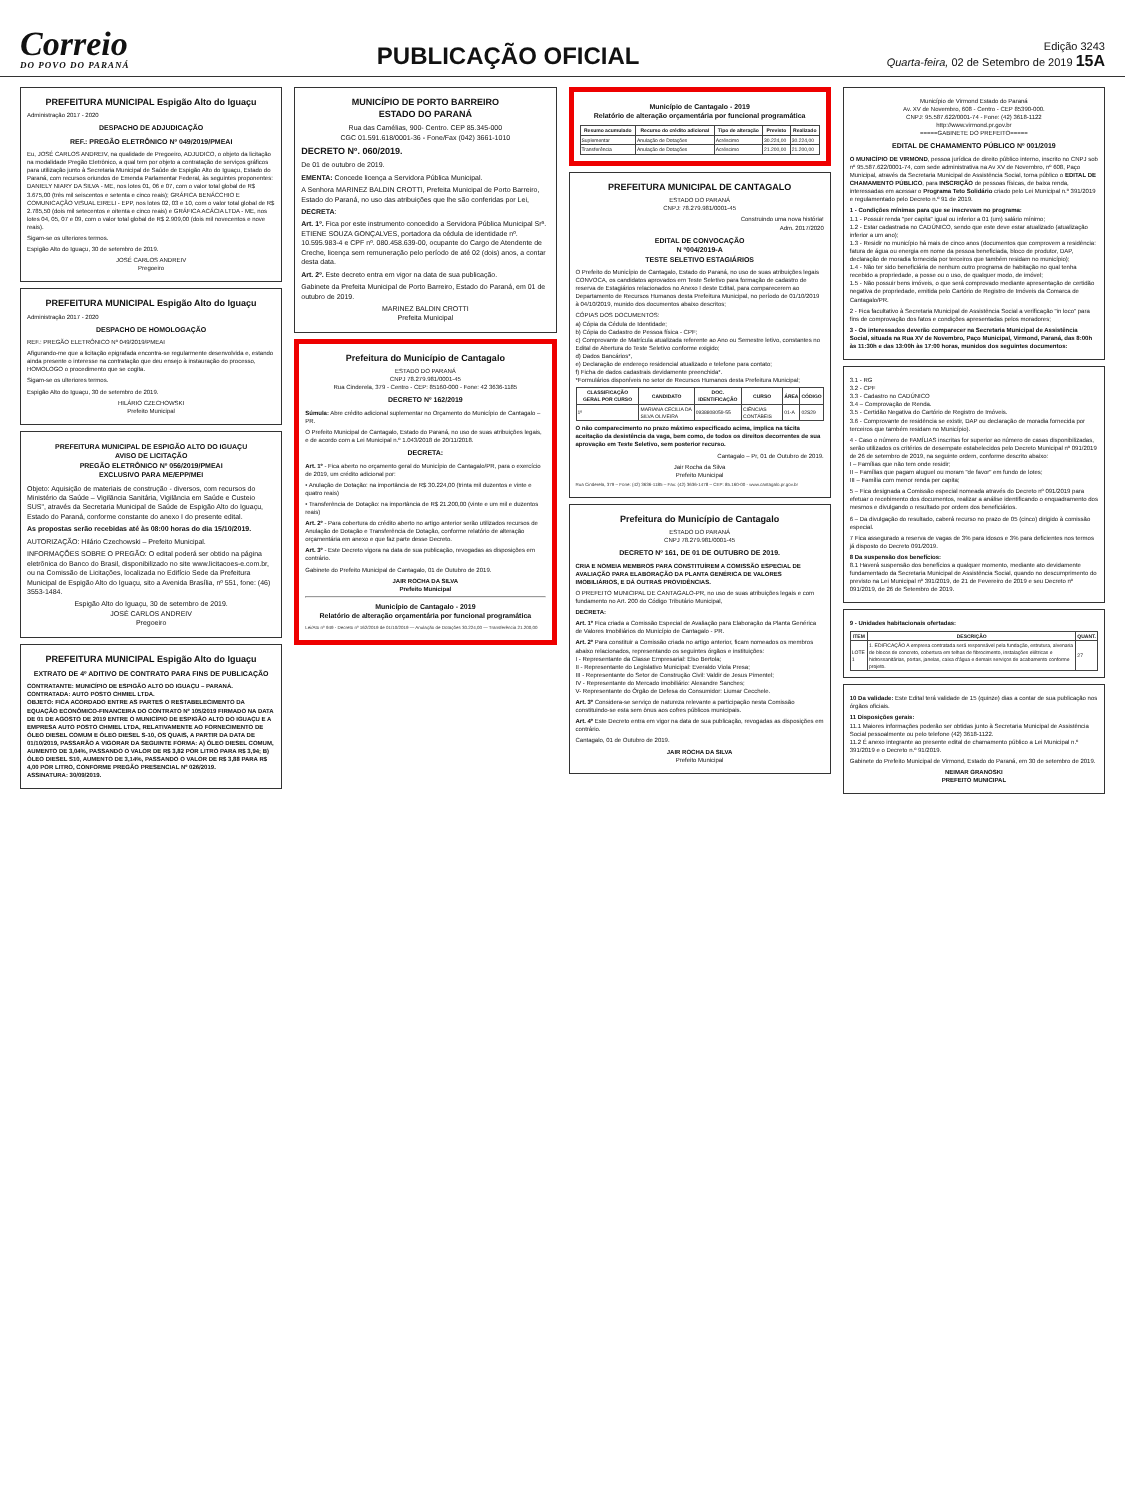Correio
DO POVO DO PARANÁ
PUBLICAÇÃO OFICIAL
Edição 3243
Quarta-feira, 02 de Setembro de 2019 15A
PREFEITURA MUNICIPAL Espigão Alto do Iguaçu
Administração 2017 - 2020
DESPACHO DE ADJUDICAÇÃO
REF.: PREGÃO ELETRÔNICO Nº 049/2019/PMEAI
Eu, JOSÉ CARLOS ANDREIV, na qualidade de Pregoeiro, ADJUDICO, o objeto da licitação na modalidade Pregão Eletrônico, a qual tem por objeto a contratação de serviços gráficos para utilização junto à Secretaria Municipal de Saúde de Espigão Alto do Iguaçu, Estado do Paraná, com recursos oriundos de Emenda Parlamentar Federal, às seguintes proponentes: DANIELY NIARY DA SILVA - ME, nos lotes 01, 06 e 07, com o valor total global de R$ 3.675,00 (três mil seiscentos e setenta e cinco reais); GRÁFICA BENÁCCHIO E COMUNICAÇÃO VISUAL EIRELI - EPP, nos lotes 02, 03 e 10, com o valor total global de R$ 2.785,50 (dois mil setecentos e oitenta e cinco reais) e GRÁFICA ACÁCIA LTDA - ME, nos lotes 04, 05, 07 e 09, com o valor total global de R$ 2.909,00 (dois mil novecentos e nove reais).
Sigam-se os ulteriores termos.
Espigão Alto do Iguaçu, 30 de setembro de 2019.
JOSÉ CARLOS ANDREIV
Pregoeiro
PREFEITURA MUNICIPAL Espigão Alto do Iguaçu
Administração 2017 - 2020
DESPACHO DE HOMOLOGAÇÃO
REF.: PREGÃO ELETRÔNICO Nº 049/2019/PMEAI
Afigurando-me que a licitação epigrafada encontra-se regularmente desenvolvida e, estando ainda presente o interesse na contratação que deu ensejo à instauração do processo, HOMOLOGO o procedimento que se cogita.
Sigam-se os ulteriores termos.
Espigão Alto do Iguaçu, 30 de setembro de 2019.
HILÁRIO CZECHOWSKI
Prefeito Municipal
PREFEITURA MUNICIPAL DE ESPIGÃO ALTO DO IGUAÇU
AVISO DE LICITAÇÃO
PREGÃO ELETRÔNICO Nº 056/2019/PMEAI
EXCLUSIVO PARA ME/EPP/MEI
Objeto: Aquisição de materiais de construção - diversos, com recursos do Ministério da Saúde – Vigilância Sanitária, Vigilância em Saúde e Custeio SUS", através da Secretaria Municipal de Saúde de Espigão Alto do Iguaçu, Estado do Paraná, conforme constante do anexo I do presente edital.
As propostas serão recebidas até às 08:00 horas do dia 15/10/2019.
AUTORIZAÇÃO: Hilário Czechowski – Prefeito Municipal.
INFORMAÇÕES SOBRE O PREGÃO: O edital poderá ser obtido na página eletrônica do Banco do Brasil, disponibilizado no site www.licitacoes-e.com.br, ou na Comissão de Licitações, localizada no Edifício Sede da Prefeitura Municipal de Espigão Alto do Iguaçu, sito a Avenida Brasília, nº 551, fone: (46) 3553-1484.
Espigão Alto do Iguaçu, 30 de setembro de 2019.
JOSÉ CARLOS ANDREIV
Pregoeiro
PREFEITURA MUNICIPAL Espigão Alto do Iguaçu
EXTRATO DE 4º ADITIVO DE CONTRATO PARA FINS DE PUBLICAÇÃO
CONTRATANTE: MUNICÍPIO DE ESPIGÃO ALTO DO IGUAÇU – PARANÁ.
CONTRATADA: AUTO POSTO CHMIEL LTDA.
OBJETO: FICA ACORDADO ENTRE AS PARTES O RESTABELECIMENTO DA EQUAÇÃO ECONÔMICO-FINANCEIRA DO CONTRATO Nº 105/2019 FIRMADO NA DATA DE 01 DE AGOSTO DE 2019 ENTRE O MUNICÍPIO DE ESPIGÃO ALTO DO IGUAÇU E A EMPRESA AUTO POSTO CHMIEL LTDA, RELATIVAMENTE AO FORNECIMENTO DE ÓLEO DIESEL COMUM E ÓLEO DIESEL S-10, OS QUAIS, A PARTIR DA DATA DE 01/10/2019, PASSARÃO A VIGORAR DA SEGUINTE FORMA: A) ÓLEO DIESEL COMUM, AUMENTO DE 3,04%, PASSANDO O VALOR DE R$ 3,82 POR LITRO PARA R$ 3,94; B) ÓLEO DIESEL S10, AUMENTO DE 3,14%, PASSANDO O VALOR DE R$ 3,88 PARA R$ 4,00 POR LITRO, CONFORME PREGÃO PRESENCIAL Nº 026/2019.
ASSINATURA: 30/09/2019.
MUNICÍPIO DE PORTO BARREIRO
ESTADO DO PARANÁ
Rua das Camélias, 900- Centro. CEP 85.345-000
CGC 01.591.618/0001-36 - Fone/Fax (042) 3661-1010
DECRETO Nº. 060/2019.
De 01 de outubro de 2019.
EMENTA: Concede licença a Servidora Pública Municipal.
A Senhora MARINEZ BALDIN CROTTI, Prefeita Municipal de Porto Barreiro, Estado do Paraná, no uso das atribuições que lhe são conferidas por Lei,
DECRETA:
Art. 1º. Fica por este instrumento concedido a Servidora Pública Municipal Srª. ETIENE SOUZA GONÇALVES, portadora da cédula de identidade nº. 10.595.983-4 e CPF nº. 080.458.639-00, ocupante do Cargo de Atendente de Creche, licença sem remuneração pelo período de até 02 (dois) anos, a contar desta data.
Art. 2º. Este decreto entra em vigor na data de sua publicação.
Gabinete da Prefeita Municipal de Porto Barreiro, Estado do Paraná, em 01 de outubro de 2019.
MARINEZ BALDIN CROTTI
Prefeita Municipal
Prefeitura do Município de Cantagalo
ESTADO DO PARANÁ
CNPJ 78.279.981/0001-45
Rua Cinderela, 379 - Centro - CEP: 85160-000 - Fone: 42 3636-1185
DECRETO Nº 162/2019
Súmula: Abre crédito adicional suplementar no Orçamento do Município de Cantagalo – PR.
O Prefeito Municipal de Cantagalo, Estado do Paraná, no uso de suas atribuições legais, e de acordo com a Lei Municipal n.º 1.043/2018 de 20/11/2018.
DECRETA:
Art. 1º - Fica aberto no orçamento geral do Município de Cantagalo/PR, para o exercício de 2019, um crédito adicional por:
• Anulação de Dotação: na importância de R$ 30.224,00 (trinta mil duzentos e vinte e quatro reais)
• Transferência de Dotação: na importância de R$ 21.200,00 (vinte e um mil e duzentos reais)
Art. 2º - Para cobertura do crédito aberto no artigo anterior serão utilizados recursos de Anulação de Dotação e Transferência de Dotação, conforme relatório de alteração orçamentária em anexo e que faz parte desse Decreto.
Art. 3º - Este Decreto vigora na data de sua publicação, revogadas as disposições em contrário.
Gabinete do Prefeito Municipal de Cantagalo, 01 de Outubro de 2019.
JAIR ROCHA DA SILVA
Prefeito Municipal
Município de Cantagalo - 2019
Relatório de alteração orçamentária por funcional programática
Lei/Ato nº 949 - Decreto nº 162/2019 de 01/10/2019 — Anulação de Dotações 30.224,00 — Transferência 21.200,00
Município de Cantagalo - 2019
Relatório de alteração orçamentária por funcional programática
| Resumo acumulado | Recurso do crédito adicional | Tipo de alteração | Previsto | Realizado |
| --- | --- | --- | --- | --- |
| Suplementar | Anulação de Dotações | Acréscimo | 30.224,00 | 30.224,00 |
| Transferência | Anulação de Dotações | Acréscimo | 21.200,00 | 21.200,00 |
PREFEITURA MUNICIPAL DE CANTAGALO
ESTADO DO PARANÁ
CNPJ: 78.279.981/0001-45
Construindo uma nova história!
Adm. 2017/2020
EDITAL DE CONVOCAÇÃO
N º004/2019-A
TESTE SELETIVO ESTAGIÁRIOS
O Prefeito do Município de Cantagalo, Estado do Paraná, no uso de suas atribuições legais CONVOCA, os candidatos aprovados em Teste Seletivo para formação de cadastro de reserva de Estagiários relacionados no Anexo I deste Edital, para comparecerem ao Departamento de Recursos Humanos desta Prefeitura Municipal, no período de 01/10/2019 à 04/10/2019, munido dos documentos abaixo descritos;
CÓPIAS DOS DOCUMENTOS:
a) Cópia da Cédula de Identidade;
b) Cópia do Cadastro de Pessoa física - CPF;
c) Comprovante de Matrícula atualizada referente ao Ano ou Semestre letivo, constantes no Edital de Abertura do Teste Seletivo conforme exigido;
d) Dados Bancários*,
e) Declaração de endereço residencial atualizado e telefone para contato;
f) Ficha de dados cadastrais devidamente preenchida*.
*Formulários disponíveis no setor de Recursos Humanos desta Prefeitura Municipal;
| CLASSIFICAÇÃO GERAL POR CURSO | CANDIDATO | DOC. IDENTIFICAÇÃO | CURSO | ÁREA | CÓDIGO |
| --- | --- | --- | --- | --- | --- |
| 1º | MARIANA CECILIA DA SILVA OLIVEIRA | 0938808059-55 | CIÊNCIAS CONTÁBEIS | 01-A | 02S29 |
O não comparecimento no prazo máximo especificado acima, implica na tácita aceitação da desistência da vaga, bem como, de todos os direitos decorrentes de sua aprovação em Teste Seletivo, sem posterior recurso.
Cantagalo – Pr, 01 de Outubro de 2019.
Jair Rocha da Silva
Prefeito Municipal
Rua Cinderela, 379 – Fone: (42) 3636-1185 – Fax: (42) 3636-1478 – CEP: 85.160-00 - www.cantagalo.pr.gov.br
Prefeitura do Município de Cantagalo
ESTADO DO PARANÁ
CNPJ 78.279.981/0001-45
DECRETO Nº 161, DE 01 DE OUTUBRO DE 2019.
CRIA E NOMEIA MEMBROS PARA CONSTITUÍREM A COMISSÃO ESPECIAL DE AVALIAÇÃO PARA ELABORAÇÃO DA PLANTA GENÉRICA DE VALORES IMOBILIÁRIOS, E DÁ OUTRAS PROVIDÊNCIAS.
O PREFEITO MUNICIPAL DE CANTAGALO-PR, no uso de suas atribuições legais e com fundamento no Art. 200 do Código Tributário Municipal,
DECRETA:
Art. 1º Fica criada a Comissão Especial de Avaliação para Elaboração da Planta Genérica de Valores Imobiliários do Município de Cantagalo - PR.
Art. 2º Para constituir a Comissão criada no artigo anterior, ficam nomeados os membros abaixo relacionados, representando os seguintes órgãos e instituições:
I - Representante da Classe Empresarial: Elso Bertola;
II - Representante do Legislativo Municipal: Everaldo Viola Presa;
III - Representante do Setor de Construção Civil: Valdir de Jesus Pimentel;
IV - Representante do Mercado imobiliário: Alexandre Sanches;
V- Representante do Órgão de Defesa do Consumidor: Liumar Cecchele.
Art. 3º Considera-se serviço de natureza relevante a participação nesta Comissão constituindo-se esta sem ônus aos cofres públicos municipais.
Art. 4º Este Decreto entra em vigor na data de sua publicação, revogadas as disposições em contrário.
Cantagalo, 01 de Outubro de 2019.
JAIR ROCHA DA SILVA
Prefeito Municipal
Município de Virmond Estado do Paraná
Av. XV de Novembro, 608 - Centro - CEP 85390-000.
CNPJ: 95.587.622/0001-74 - Fone: (42) 3618-1122
http://www.virmond.pr.gov.br
=====GABINETE DO PREFEITO=====
EDITAL DE CHAMAMENTO PÚBLICO Nº 001/2019
O MUNICÍPIO DE VIRMOND, pessoa jurídica de direito público interno, inscrito no CNPJ sob nº 95.587.622/0001-74, com sede administrativa na Av XV de Novembro, nº 608, Paço Municipal, através da Secretaria Municipal de Assistência Social, torna público o EDITAL DE CHAMAMENTO PÚBLICO, para INSCRIÇÃO de pessoas físicas, de baixa renda, interessadas em acessar o Programa Teto Solidário criado pelo Lei Municipal n.º 391/2019 e regulamentado pelo Decreto n.º 91 de 2019.
1 - Condições mínimas para que se inscrevam no programa:
1.1 - Possuir renda "per capita" igual ou inferior a 01 (um) salário mínimo;
1.2 - Estar cadastrada no CADÚNICO, sendo que este deve estar atualizado (atualização inferior a um ano);
1.3 - Residir no município há mais de cinco anos (documentos que comprovem a residência: fatura de água ou energia em nome da pessoa beneficiada, bloco de produtor, DAP, declaração de moradia fornecida por terceiros que também residam no município);
1.4 - Não ter sido beneficiária de nenhum outro programa de habitação no qual tenha recebido a propriedade, a posse ou o uso, de qualquer modo, de imóvel;
1.5 - Não possuir bens imóveis, o que será comprovado mediante apresentação de certidão negativa de propriedade, emitida pelo Cartório de Registro de Imóveis da Comarca de Cantagalo/PR.
2 - Fica facultativo à Secretaria Municipal de Assistência Social a verificação "in loco" para fins de comprovação dos fatos e condições apresentadas pelos moradores;
3 - Os interessados deverão comparecer na Secretaria Municipal de Assistência Social, situada na Rua XV de Novembro, Paço Municipal, Virmond, Paraná, das 8:00h às 11:30h e das 13:00h às 17:00 horas, munidos dos seguintes documentos:
3.1 - RG
3.2 - CPF
3.3 - Cadastro no CADÚNICO
3.4 – Comprovação de Renda.
3.5 - Certidão Negativa do Cartório de Registro de Imóveis.
3.6 - Comprovante de residência se existir, DAP ou declaração de moradia fornecida por terceiros que também residam no Município).
4 - Caso o número de FAMÍLIAS inscritas for superior ao número de casas disponibilizadas, serão utilizados os critérios de desempate estabelecidos pelo Decreto Municipal nº 091/2019 de 26 de setembro de 2019, na seguinte ordem, conforme descrito abaixo:
I – Famílias que não tem onde residir;
II – Famílias que pagam aluguel ou moram "de favor" em fundo de lotes;
III – Família com menor renda per capita;
5 – Fica designada a Comissão especial nomeada através do Decreto nº 091/2019 para efetuar o recebimento dos documentos, realizar a análise identificando o enquadramento dos mesmos e divulgando o resultado por ordem dos beneficiários.
6 – Da divulgação do resultado, caberá recurso no prazo de 05 (cinco) dirigido à comissão especial.
7 Fica assegurado a reserva de vagas de 3% para idosos e 3% para deficientes nos termos já disposto do Decreto 091/2019.
8 Da suspensão dos benefícios:
8.1 Haverá suspensão dos benefícios a qualquer momento, mediante ato devidamente fundamentado da Secretaria Municipal de Assistência Social, quando no descumprimento do previsto na Lei Municipal nº 391/2019, de 21 de Fevereiro de 2019 e seu Decreto nº 091/2019, de 26 de Setembro de 2019.
9 - Unidades habitacionais ofertadas:
| ITEM | DESCRIÇÃO | QUANT. |
| --- | --- | --- |
| LOTE 1 | 1. EDIFICAÇÃO A empresa contratada será responsável pela fundação, estrutura, alvenaria de blocos de concreto, cobertura em telhas de fibrocimento, instalações elétricas e hidrossanitárias, portas, janelas, caixa d'água e demais serviços de acabamento conforme projeto. | 27 |
10 Da validade: Este Edital terá validade de 15 (quinze) dias a contar de sua publicação nos órgãos oficiais.
11 Disposições gerais:
11.1 Maiores informações poderão ser obtidas junto à Secretaria Municipal de Assistência Social pessoalmente ou pelo telefone (42) 3618-1122.
11.2 É anexo integrante ao presente edital de chamamento público a Lei Municipal n.º 391/2019 e o Decreto n.º 91/2019.
Gabinete do Prefeito Municipal de Virmond, Estado do Paraná, em 30 de setembro de 2019.
NEIMAR GRANOSKI
PREFEITO MUNICIPAL